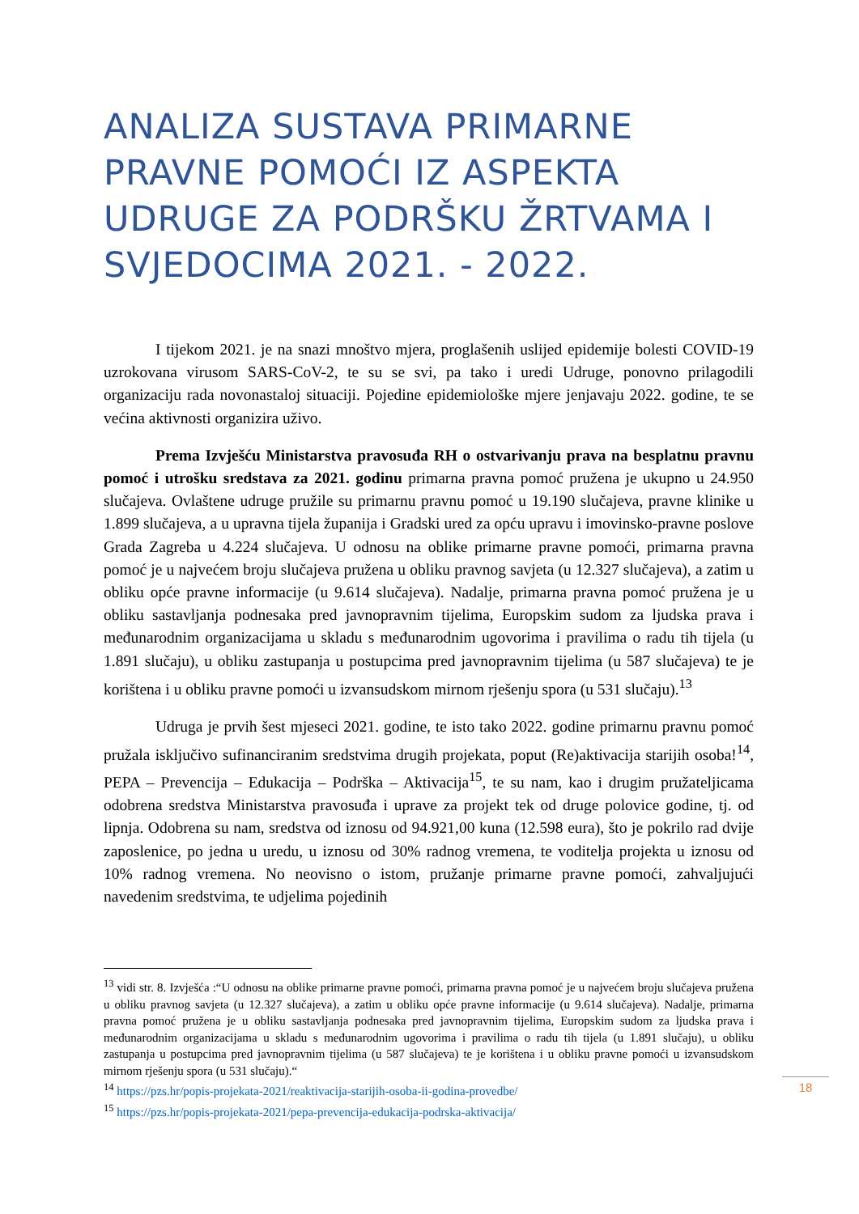ANALIZA SUSTAVA PRIMARNE PRAVNE POMOĆI IZ ASPEKTA UDRUGE ZA PODRŠKU ŽRTVAMA I SVJEDOCIMA 2021. - 2022.
I tijekom 2021. je na snazi mnoštvo mjera, proglašenih uslijed epidemije bolesti COVID-19 uzrokovana virusom SARS-CoV-2, te su se svi, pa tako i uredi Udruge, ponovno prilagodili organizaciju rada novonastaloj situaciji. Pojedine epidemiološke mjere jenjavaju 2022. godine, te se većina aktivnosti organizira uživo.
Prema Izvješću Ministarstva pravosuđa RH o ostvarivanju prava na besplatnu pravnu pomoć i utrošku sredstava za 2021. godinu primarna pravna pomoć pružena je ukupno u 24.950 slučajeva. Ovlaštene udruge pružile su primarnu pravnu pomoć u 19.190 slučajeva, pravne klinike u 1.899 slučajeva, a u upravna tijela županija i Gradski ured za opću upravu i imovinsko-pravne poslove Grada Zagreba u 4.224 slučajeva. U odnosu na oblike primarne pravne pomoći, primarna pravna pomoć je u najvećem broju slučajeva pružena u obliku pravnog savjeta (u 12.327 slučajeva), a zatim u obliku opće pravne informacije (u 9.614 slučajeva). Nadalje, primarna pravna pomoć pružena je u obliku sastavljanja podnesaka pred javnopravnim tijelima, Europskim sudom za ljudska prava i međunarodnim organizacijama u skladu s međunarodnim ugovorima i pravilima o radu tih tijela (u 1.891 slučaju), u obliku zastupanja u postupcima pred javnopravnim tijelima (u 587 slučajeva) te je korištena i u obliku pravne pomoći u izvansudskom mirnom rješenju spora (u 531 slučaju).<sup>13</sup>
Udruga je prvih šest mjeseci 2021. godine, te isto tako 2022. godine primarnu pravnu pomoć pružala isključivo sufinanciranim sredstvima drugih projekata, poput (Re)aktivacija starijih osoba!<sup>14</sup>, PEPA – Prevencija – Edukacija – Podrška – Aktivacija<sup>15</sup>, te su nam, kao i drugim pružateljicama odobrena sredstva Ministarstva pravosuđa i uprave za projekt tek od druge polovice godine, tj. od lipnja. Odobrena su nam, sredstva od iznosu od 94.921,00 kuna (12.598 eura), što je pokrilo rad dvije zaposlenice, po jedna u uredu, u iznosu od 30% radnog vremena, te voditelja projekta u iznosu od 10% radnog vremena. No neovisno o istom, pružanje primarne pravne pomoći, zahvaljujući navedenim sredstvima, te udjelima pojedinih
<sup>13</sup> vidi str. 8. Izvješća :“U odnosu na oblike primarne pravne pomoći, primarna pravna pomoć je u najvećem broju slučajeva pružena u obliku pravnog savjeta (u 12.327 slučajeva), a zatim u obliku opće pravne informacije (u 9.614 slučajeva). Nadalje, primarna pravna pomoć pružena je u obliku sastavljanja podnesaka pred javnopravnim tijelima, Europskim sudom za ljudska prava i međunarodnim organizacijama u skladu s međunarodnim ugovorima i pravilima o radu tih tijela (u 1.891 slučaju), u obliku zastupanja u postupcima pred javnopravnim tijelima (u 587 slučajeva) te je korištena i u obliku pravne pomoći u izvansudskom mirnom rješenju spora (u 531 slučaju).“
<sup>14</sup> https://pzs.hr/popis-projekata-2021/reaktivacija-starijih-osoba-ii-godina-provedbe/
<sup>15</sup> https://pzs.hr/popis-projekata-2021/pepa-prevencija-edukacija-podrska-aktivacija/
18